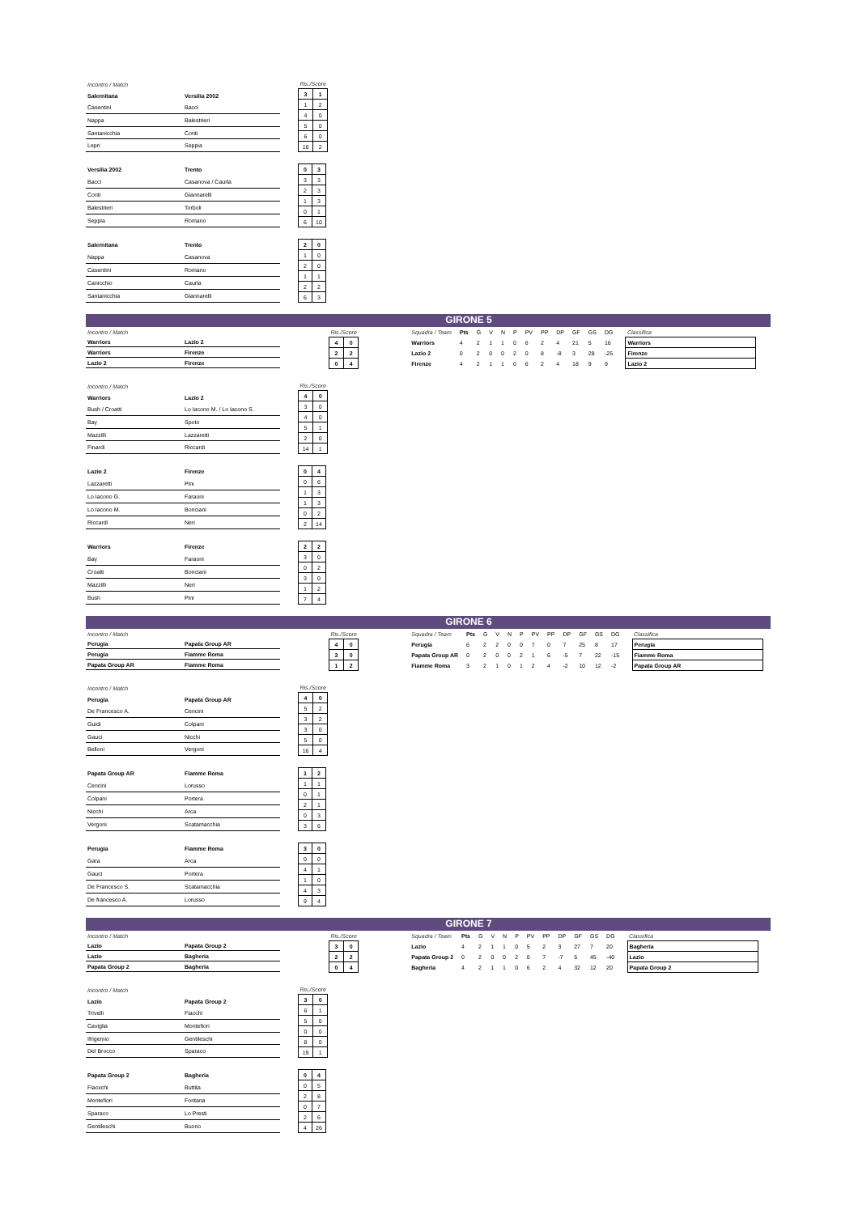| Incontro / Match | |
| Salernitana | Versilia 2002 |
| Casentini | Bacci |
| Nappa | Balestrieri |
| Santanicchia | Conti |
| Lepri | Seppia |
| Ris./Score | |
| --- | --- |
| 3 | 1 |
| 1 | 2 |
| 4 | 0 |
| 5 | 0 |
| 6 | 0 |
| 16 | 2 |
| Versilia 2002 | Trento |
| Bacci | Casanova / Caurla |
| Conti | Giannarelli |
| Balestrieri | Torboli |
| Seppia | Romano |
| 0 | 3 |
| 3 | 3 |
| 2 | 3 |
| 1 | 3 |
| 0 | 1 |
| 6 | 10 |
| Salernitana | Trento |
| Nappa | Casanova |
| Casentini | Romano |
| Canicchio | Caurla |
| Santanicchia | Giannarelli |
| 2 | 0 |
| 1 | 0 |
| 2 | 0 |
| 1 | 1 |
| 2 | 2 |
| 6 | 3 |
GIRONE 5
| Incontro / Match | |
| Warriors | Lazio 2 |
| Warriors | Firenze |
| Lazio 2 | Firenze |
| Ris./Score | |
| --- | --- |
| 4 | 0 |
| 2 | 2 |
| 0 | 4 |
| Squadra / Team | Pts | G | V | N | P | PV | PP | DP | GF | GS | DG |
| Warriors | 4 | 2 | 1 | 1 | 0 | 6 | 2 | 4 | 21 | 5 | 16 |
| Lazio 2 | 0 | 2 | 0 | 0 | 2 | 0 | 8 | -8 | 3 | 28 | -25 |
| Firenze | 4 | 2 | 1 | 1 | 0 | 6 | 2 | 4 | 18 | 9 | 9 |
| Classifica |
| --- |
| Warriors |
| Firenze |
| Lazio 2 |
| Incontro / Match | |
| Warriors | Lazio 2 |
| Bush / Croatti | Lo Iacono M. / Lo Iacono S. |
| Bay | Spoto |
| Mazzilli | Lazzaretti |
| Finardi | Riccardi |
| Ris./Score | |
| --- | --- |
| 4 | 0 |
| 3 | 0 |
| 4 | 0 |
| 5 | 1 |
| 2 | 0 |
| 14 | 1 |
| Lazio 2 | Firenze |
| Lazzaretti | Pini |
| Lo Iacono G. | Faraoni |
| Lo Iacono M. | Bonciani |
| Riccardi | Neri |
| 0 | 4 |
| 0 | 6 |
| 1 | 3 |
| 1 | 3 |
| 0 | 2 |
| 2 | 14 |
| Warriors | Firenze |
| Bay | Faraoni |
| Croatti | Bonciani |
| Mazzilli | Neri |
| Bush | Pini |
| 2 | 2 |
| 3 | 0 |
| 0 | 2 |
| 3 | 0 |
| 1 | 2 |
| 7 | 4 |
GIRONE 6
| Incontro / Match | |
| Perugia | Papata Group AR |
| Perugia | Fiamme Roma |
| Papata Group AR | Fiamme Roma |
| Ris./Score | |
| --- | --- |
| 4 | 0 |
| 3 | 0 |
| 1 | 2 |
| Squadra / Team | Pts | G | V | N | P | PV | PP | DP | GF | GS | DG |
| Perugia | 6 | 2 | 2 | 0 | 0 | 7 | 0 | 7 | 25 | 8 | 17 |
| Papata Group AR | 0 | 2 | 0 | 0 | 2 | 1 | 6 | -5 | 7 | 22 | -15 |
| Fiamme Roma | 3 | 2 | 1 | 0 | 1 | 2 | 4 | -2 | 10 | 12 | -2 |
| Classifica |
| --- |
| Perugia |
| Fiamme Roma |
| Papata Group AR |
| Incontro / Match | |
| Perugia | Papata Group AR |
| De Francesco A. | Cencini |
| Guidi | Colpani |
| Gauci | Nicchi |
| Belloni | Vergoni |
| Ris./Score | |
| --- | --- |
| 4 | 0 |
| 5 | 2 |
| 3 | 2 |
| 3 | 0 |
| 5 | 0 |
| 16 | 4 |
| Papata Group AR | Fiamme Roma |
| Cencini | Lorusso |
| Colpani | Portera |
| Nicchi | Arca |
| Vergoni | Scatamacchia |
| 1 | 2 |
| 1 | 1 |
| 0 | 1 |
| 2 | 1 |
| 0 | 3 |
| 3 | 6 |
| Perugia | Fiamme Roma |
| Gara | Arca |
| Gauci | Portera |
| De Francesco S. | Scatamacchia |
| De francesco A. | Lorusso |
| 3 | 0 |
| 0 | 0 |
| 4 | 1 |
| 1 | 0 |
| 4 | 3 |
| 9 | 4 |
GIRONE 7
| Incontro / Match | |
| Lazio | Papata Group 2 |
| Lazio | Bagheria |
| Papata Group 2 | Bagheria |
| Ris./Score | |
| --- | --- |
| 3 | 0 |
| 2 | 2 |
| 0 | 4 |
| Squadra / Team | Pts | G | V | N | P | PV | PP | DP | GF | GS | DG |
| Lazio | 4 | 2 | 1 | 1 | 0 | 5 | 2 | 3 | 27 | 7 | 20 |
| Papata Group 2 | 0 | 2 | 0 | 0 | 2 | 0 | 7 | -7 | 5 | 45 | -40 |
| Bagheria | 4 | 2 | 1 | 1 | 0 | 6 | 2 | 4 | 32 | 12 | 20 |
| Classifica |
| --- |
| Bagheria |
| Lazio |
| Papata Group 2 |
| Incontro / Match | |
| Lazio | Papata Group 2 |
| Trivelli | Fiacchi |
| Caviglia | Montefiori |
| Ifrigemio | Gentileschi |
| Del Brocco | Sparaco |
| Ris./Score | |
| --- | --- |
| 3 | 0 |
| 6 | 1 |
| 5 | 0 |
| 0 | 0 |
| 8 | 0 |
| 19 | 1 |
| Papata Group 2 | Bagheria |
| Fiacxchi | Buttita |
| Montefiori | Fontana |
| Sparaco | Lo Presti |
| Gentileschi | Buono |
| 0 | 4 |
| 0 | 5 |
| 2 | 8 |
| 0 | 7 |
| 2 | 6 |
| 4 | 26 |